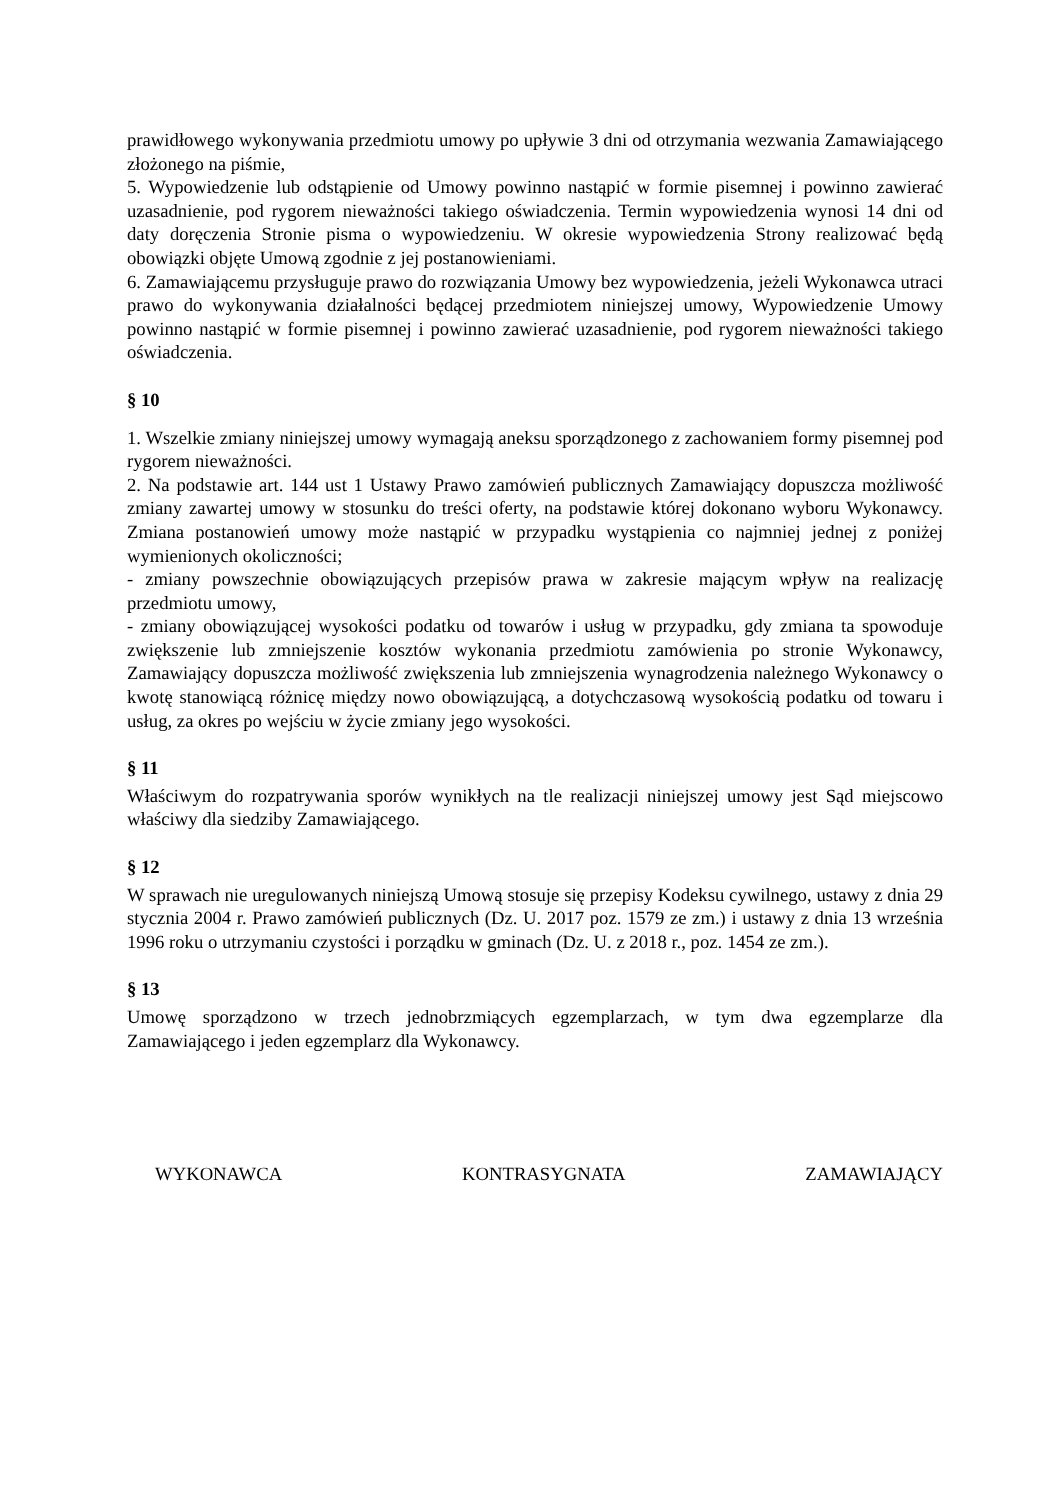prawidłowego wykonywania przedmiotu umowy po upływie 3 dni od otrzymania wezwania Zamawiającego złożonego na piśmie,
5. Wypowiedzenie lub odstąpienie od Umowy powinno nastąpić w formie pisemnej i powinno zawierać uzasadnienie, pod rygorem nieważności takiego oświadczenia. Termin wypowiedzenia wynosi 14 dni od daty doręczenia Stronie pisma o wypowiedzeniu. W okresie wypowiedzenia Strony realizować będą obowiązki objęte Umową zgodnie z jej postanowieniami.
6. Zamawiającemu przysługuje prawo do rozwiązania Umowy bez wypowiedzenia, jeżeli Wykonawca utraci prawo do wykonywania działalności będącej przedmiotem niniejszej umowy, Wypowiedzenie Umowy powinno nastąpić w formie pisemnej i powinno zawierać uzasadnienie, pod rygorem nieważności takiego oświadczenia.
§ 10
1. Wszelkie zmiany niniejszej umowy wymagają aneksu sporządzonego z zachowaniem formy pisemnej pod rygorem nieważności.
2. Na podstawie art. 144 ust 1 Ustawy Prawo zamówień publicznych Zamawiający dopuszcza możliwość zmiany zawartej umowy w stosunku do treści oferty, na podstawie której dokonano wyboru Wykonawcy. Zmiana postanowień umowy może nastąpić w przypadku wystąpienia co najmniej jednej z poniżej wymienionych okoliczności;
- zmiany powszechnie obowiązujących przepisów prawa w zakresie mającym wpływ na realizację przedmiotu umowy,
- zmiany obowiązującej wysokości podatku od towarów i usług w przypadku, gdy zmiana ta spowoduje zwiększenie lub zmniejszenie kosztów wykonania przedmiotu zamówienia po stronie Wykonawcy, Zamawiający dopuszcza możliwość zwiększenia lub zmniejszenia wynagrodzenia należnego Wykonawcy o kwotę stanowiącą różnicę między nowo obowiązującą, a dotychczasową wysokością podatku od towaru i usług, za okres po wejściu w życie zmiany jego wysokości.
§ 11
Właściwym do rozpatrywania sporów wynikłych na tle realizacji niniejszej umowy jest Sąd miejscowo właściwy dla siedziby Zamawiającego.
§ 12
W sprawach nie uregulowanych niniejszą Umową stosuje się przepisy Kodeksu cywilnego, ustawy z dnia 29 stycznia 2004 r. Prawo zamówień publicznych (Dz. U. 2017 poz. 1579 ze zm.) i ustawy z dnia 13 września 1996 roku o utrzymaniu czystości i porządku w gminach (Dz. U. z 2018 r., poz. 1454 ze zm.).
§ 13
Umowę sporządzono w trzech jednobrzmiących egzemplarzach, w tym dwa egzemplarze dla Zamawiającego i jeden egzemplarz dla Wykonawcy.
WYKONAWCA KONTRASYGNATA ZAMAWIAJĄCY